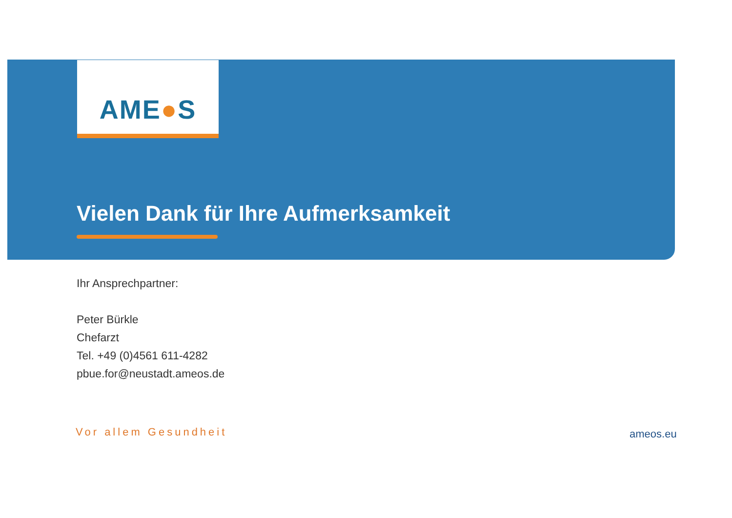AME●S
Vielen Dank für Ihre Aufmerksamkeit
Ihr Ansprechpartner:
Peter Bürkle
Chefarzt
Tel. +49 (0)4561 611-4282
pbue.for@neustadt.ameos.de
Vor allem Gesundheit ameos.eu